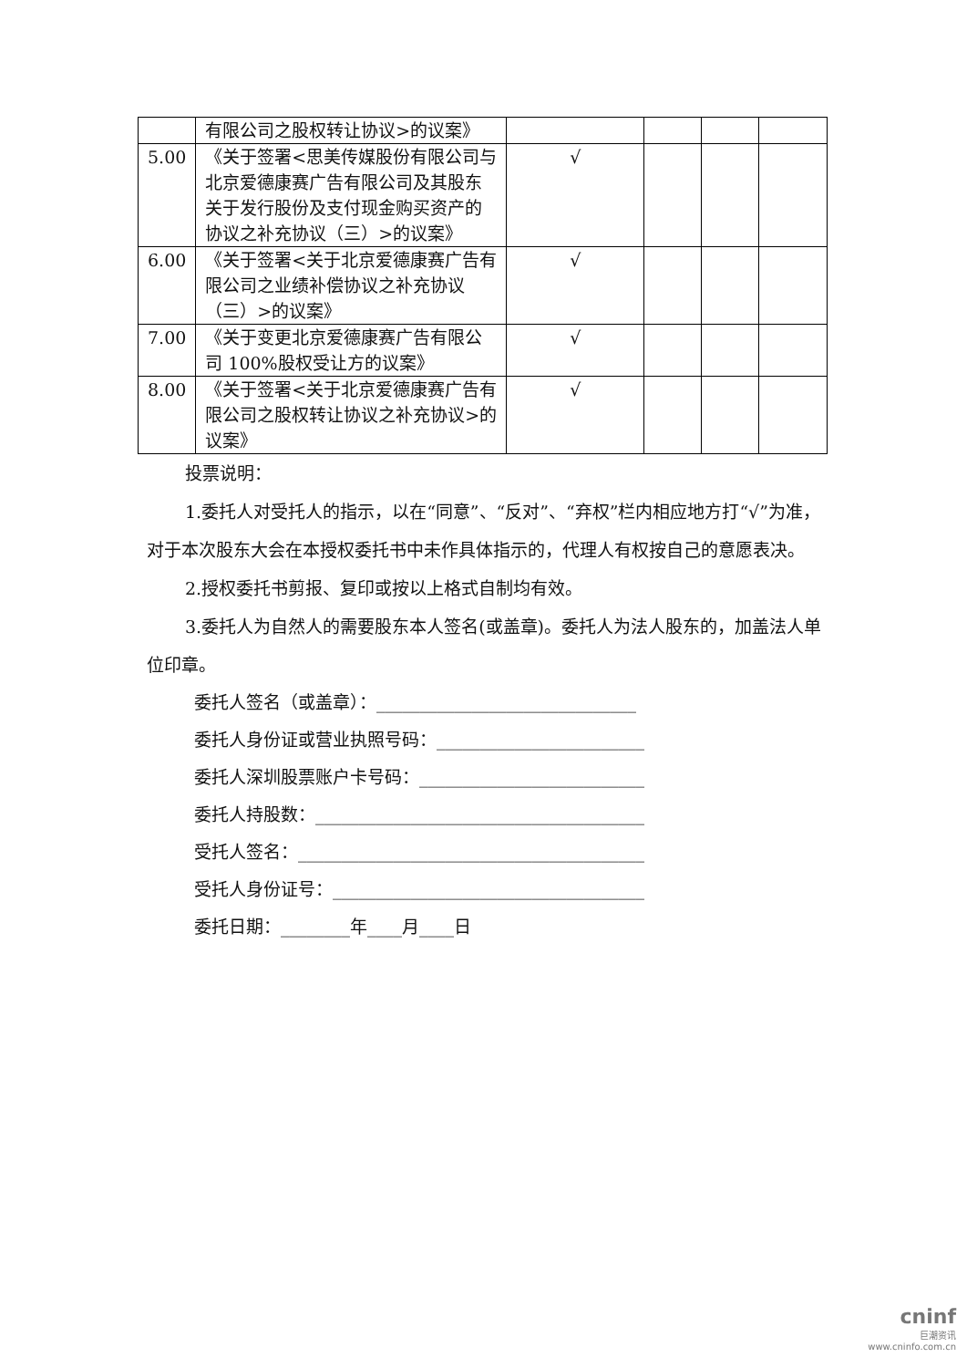| | 有限公司之股权转让协议>的议案》 | | | | |
| 5.00 | 《关于签署<思美传媒股份有限公司与北京爱德康赛广告有限公司及其股东关于发行股份及支付现金购买资产的协议之补充协议（三）>的议案》 | √ | | | |
| 6.00 | 《关于签署<关于北京爱德康赛广告有限公司之业绩补偿协议之补充协议（三）>的议案》 | √ | | | |
| 7.00 | 《关于变更北京爱德康赛广告有限公司 100%股权受让方的议案》 | √ | | | |
| 8.00 | 《关于签署<关于北京爱德康赛广告有限公司之股权转让协议之补充协议>的议案》 | √ | | | |
投票说明：
1.委托人对受托人的指示，以在“同意”、“反对”、“弃权”栏内相应地方打“√”为准，对于本次股东大会在本授权委托书中未作具体指示的，代理人有权按自己的意愿表决。
2.授权委托书剪报、复印或按以上格式自制均有效。
3.委托人为自然人的需要股东本人签名(或盖章)。委托人为法人股东的，加盖法人单位印章。
委托人签名（或盖章）：______________________________
委托人身份证或营业执照号码：________________________
委托人深圳股票账户卡号码：__________________________
委托人持股数：______________________________________
受托人签名：________________________________________
受托人身份证号：____________________________________
委托日期：________年____月____日
cninf
巨潮资讯
www.cninfo.com.cn